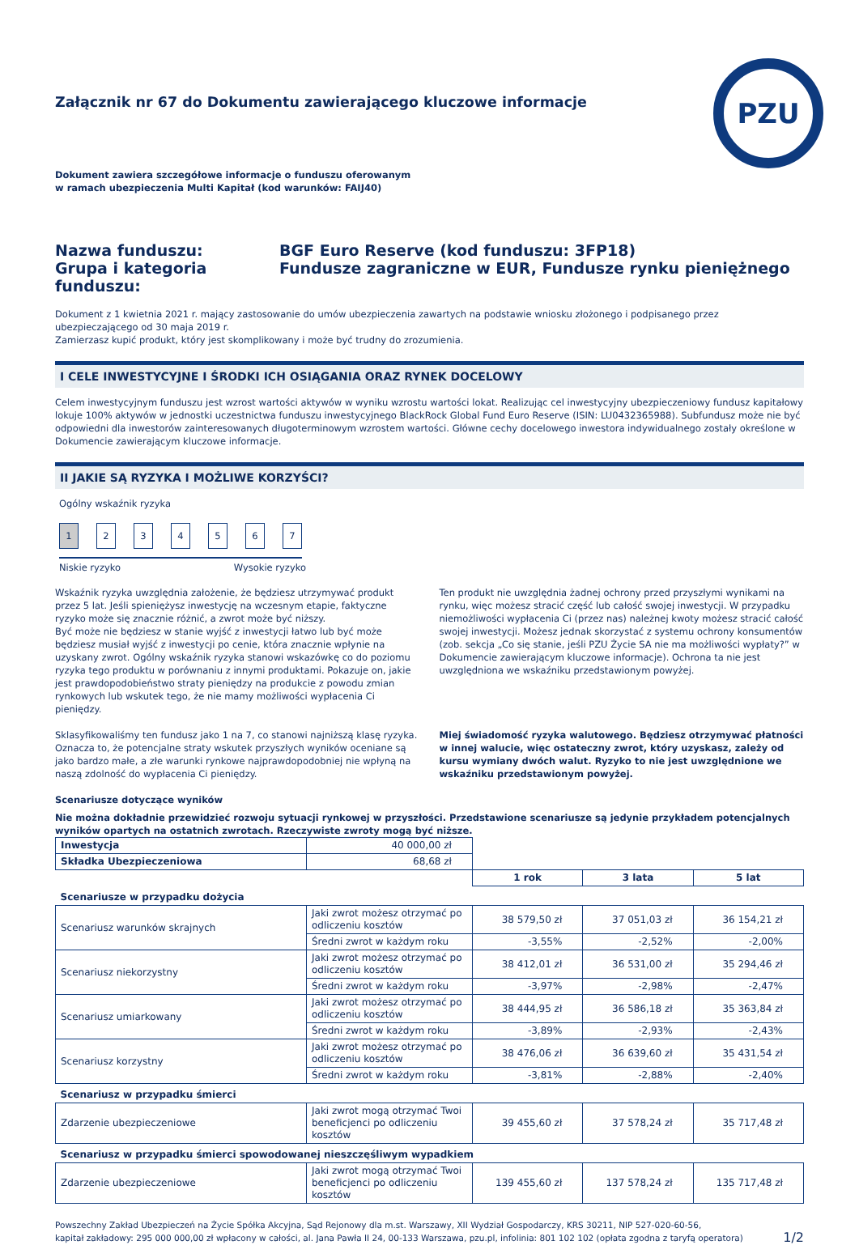PZU
Załącznik nr 67 do Dokumentu zawierającego kluczowe informacje
Dokument zawiera szczegółowe informacje o funduszu oferowanym
w ramach ubezpieczenia Multi Kapitał (kod warunków: FAIJ40)
Nazwa funduszu: BGF Euro Reserve (kod funduszu: 3FP18) Grupa i kategoria funduszu: Fundusze zagraniczne w EUR, Fundusze rynku pieniężnego
Dokument z 1 kwietnia 2021 r. mający zastosowanie do umów ubezpieczenia zawartych na podstawie wniosku złożonego i podpisanego przez ubezpieczającego od 30 maja 2019 r.
Zamierzasz kupić produkt, który jest skomplikowany i może być trudny do zrozumienia.
I CELE INWESTYCYJNE I ŚRODKI ICH OSIĄGANIA ORAZ RYNEK DOCELOWY
Celem inwestycyjnym funduszu jest wzrost wartości aktywów w wyniku wzrostu wartości lokat. Realizując cel inwestycyjny ubezpieczeniowy fundusz kapitałowy lokuje 100% aktywów w jednostki uczestnictwa funduszu inwestycyjnego BlackRock Global Fund Euro Reserve (ISIN: LU0432365988). Subfundusz może nie być odpowiedni dla inwestorów zainteresowanych długoterminowym wzrostem wartości. Główne cechy docelowego inwestora indywidualnego zostały określone w Dokumencie zawierającym kluczowe informacje.
II JAKIE SĄ RYZYKA I MOŻLIWE KORZYŚCI?
Ogólny wskaźnik ryzyka
1 2 3 4 5 6 7
Niskie ryzyko Wysokie ryzyko
Wskaźnik ryzyka uwzględnia założenie, że będziesz utrzymywać produkt przez 5 lat. Jeśli spieniężysz inwestycję na wczesnym etapie, faktyczne ryzyko może się znacznie różnić, a zwrot może być niższy.
Być może nie będziesz w stanie wyjść z inwestycji łatwo lub być może będziesz musiał wyjść z inwestycji po cenie, która znacznie wpłynie na uzyskany zwrot. Ogólny wskaźnik ryzyka stanowi wskazówkę co do poziomu ryzyka tego produktu w porównaniu z innymi produktami. Pokazuje on, jakie jest prawdopodobieństwo straty pieniędzy na produkcie z powodu zmian rynkowych lub wskutek tego, że nie mamy możliwości wypłacenia Ci pieniędzy.
Sklasyfikowaliśmy ten fundusz jako 1 na 7, co stanowi najniższą klasę ryzyka. Oznacza to, że potencjalne straty wskutek przyszłych wyników oceniane są jako bardzo małe, a złe warunki rynkowe najprawdopodobniej nie wpłyną na naszą zdolność do wypłacenia Ci pieniędzy.
Ten produkt nie uwzględnia żadnej ochrony przed przyszłymi wynikami na rynku, więc możesz stracić część lub całość swojej inwestycji. W przypadku niemożliwości wypłacenia Ci (przez nas) należnej kwoty możesz stracić całość swojej inwestycji. Możesz jednak skorzystać z systemu ochrony konsumentów (zob. sekcja „Co się stanie, jeśli PZU Życie SA nie ma możliwości wypłaty?” w Dokumencie zawierającym kluczowe informacje). Ochrona ta nie jest uwzględniona we wskaźniku przedstawionym powyżej.
Miej świadomość ryzyka walutowego. Będziesz otrzymywać płatności w innej walucie, więc ostateczny zwrot, który uzyskasz, zależy od kursu wymiany dwóch walut. Ryzyko to nie jest uwzględnione we wskaźniku przedstawionym powyżej.
Scenariusze dotyczące wyników
Nie można dokładnie przewidzieć rozwoju sytuacji rynkowej w przyszłości. Przedstawione scenariusze są jedynie przykładem potencjalnych wyników opartych na ostatnich zwrotach. Rzeczywiste zwroty mogą być niższe.
| Inwestycja | 40 000,00 zł | | | |
| Składka Ubezpieczeniowa | 68,68 zł | | | |
| | | 1 rok | 3 lata | 5 lat |
| Scenariusze w przypadku dożycia | | | | |
| Scenariusz warunków skrajnych | Jaki zwrot możesz otrzymać po odliczeniu kosztów | 38 579,50 zł | 37 051,03 zł | 36 154,21 zł |
| | Średni zwrot w każdym roku | -3,55% | -2,52% | -2,00% |
| Scenariusz niekorzystny | Jaki zwrot możesz otrzymać po odliczeniu kosztów | 38 412,01 zł | 36 531,00 zł | 35 294,46 zł |
| | Średni zwrot w każdym roku | -3,97% | -2,98% | -2,47% |
| Scenariusz umiarkowany | Jaki zwrot możesz otrzymać po odliczeniu kosztów | 38 444,95 zł | 36 586,18 zł | 35 363,84 zł |
| | Średni zwrot w każdym roku | -3,89% | -2,93% | -2,43% |
| Scenariusz korzystny | Jaki zwrot możesz otrzymać po odliczeniu kosztów | 38 476,06 zł | 36 639,60 zł | 35 431,54 zł |
| | Średni zwrot w każdym roku | -3,81% | -2,88% | -2,40% |
| Scenariusz w przypadku śmierci | | | | |
| Zdarzenie ubezpieczeniowe | Jaki zwrot mogą otrzymać Twoi beneficjenci po odliczeniu kosztów | 39 455,60 zł | 37 578,24 zł | 35 717,48 zł |
| Scenariusz w przypadku śmierci spowodowanej nieszczęśliwym wypadkiem | | | | |
| Zdarzenie ubezpieczeniowe | Jaki zwrot mogą otrzymać Twoi beneficjenci po odliczeniu kosztów | 139 455,60 zł | 137 578,24 zł | 135 717,48 zł |
Powszechny Zakład Ubezpieczeń na Życie Spółka Akcyjna, Sąd Rejonowy dla m.st. Warszawy, XII Wydział Gospodarczy, KRS 30211, NIP 527-020-60-56,
kapitał zakładowy: 295 000 000,00 zł wpłacony w całości, al. Jana Pawła II 24, 00-133 Warszawa, pzu.pl, infolinia: 801 102 102 (opłata zgodna z taryfą operatora) 1/2